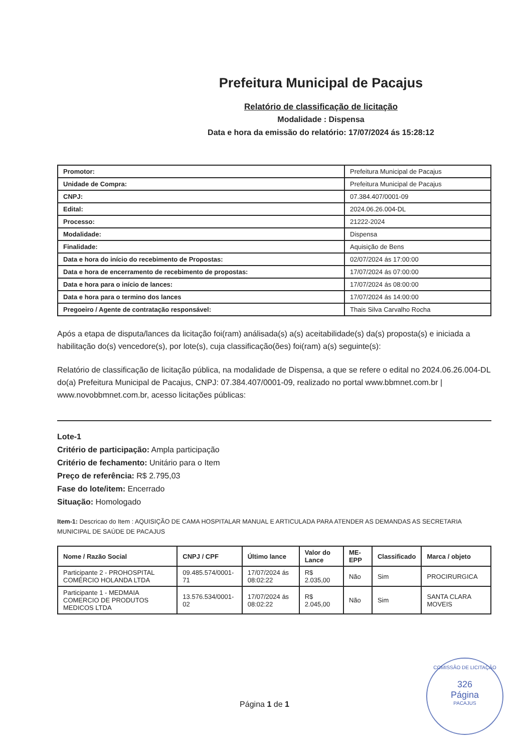Prefeitura Municipal de Pacajus
Relatório de classificação de licitação
Modalidade : Dispensa
Data e hora da emissão do relatório: 17/07/2024 ás 15:28:12
| Promotor: | Prefeitura Municipal de Pacajus |
| Unidade de Compra: | Prefeitura Municipal de Pacajus |
| CNPJ: | 07.384.407/0001-09 |
| Edital: | 2024.06.26.004-DL |
| Processo: | 21222-2024 |
| Modalidade: | Dispensa |
| Finalidade: | Aquisição de Bens |
| Data e hora do início do recebimento de Propostas: | 02/07/2024 ás 17:00:00 |
| Data e hora de encerramento de recebimento de propostas: | 17/07/2024 ás 07:00:00 |
| Data e hora para o início de lances: | 17/07/2024 ás 08:00:00 |
| Data e hora para o termino dos lances | 17/07/2024 ás 14:00:00 |
| Pregoeiro / Agente de contratação responsável: | Thais Silva Carvalho Rocha |
Após a etapa de disputa/lances da licitação foi(ram) análisada(s) a(s) aceitabilidade(s) da(s) proposta(s) e iniciada a habilitação do(s) vencedore(s), por lote(s), cuja classificação(ões) foi(ram) a(s) seguinte(s):
Relatório de classificação de licitação pública, na modalidade de Dispensa, a que se refere o edital no 2024.06.26.004-DL do(a) Prefeitura Municipal de Pacajus, CNPJ: 07.384.407/0001-09, realizado no portal www.bbmnet.com.br | www.novobbmnet.com.br, acesso licitações públicas:
Lote-1
Critério de participação: Ampla participação
Critério de fechamento: Unitário para o Item
Preço de referência: R$ 2.795,03
Fase do lote/item: Encerrado
Situação: Homologado
Item-1: Descricao do Item : AQUISIÇÃO DE CAMA HOSPITALAR MANUAL E ARTICULADA PARA ATENDER AS DEMANDAS AS SECRETARIA MUNICIPAL DE SAÚDE DE PACAJUS
| Nome / Razão Social | CNPJ / CPF | Último lance | Valor do Lance | ME-EPP | Classificado | Marca / objeto |
| --- | --- | --- | --- | --- | --- | --- |
| Participante 2 - PROHOSPITAL COMÉRCIO HOLANDA LTDA | 09.485.574/0001-71 | 17/07/2024 ás 08:02:22 | R$ 2.035,00 | Não | Sim | PROCIRURGICA |
| Participante 1 - MEDMAIA COMERCIO DE PRODUTOS MEDICOS LTDA | 13.576.534/0001-02 | 17/07/2024 ás 08:02:22 | R$ 2.045,00 | Não | Sim | SANTA CLARA MOVEIS |
Página 1 de 1
COMISSÃO DE LICITAÇÃO
326
Página
PACAJUS